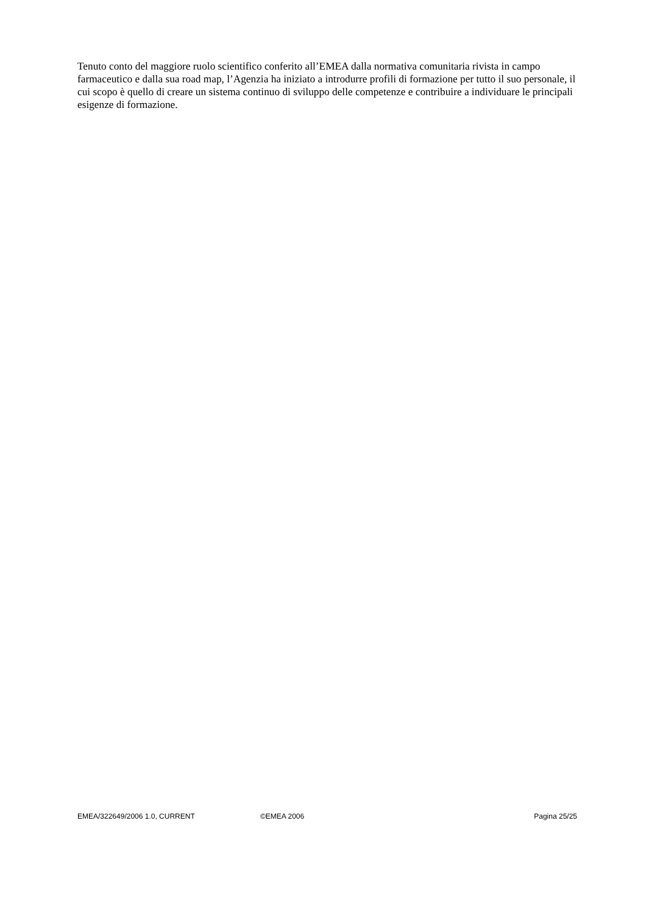Tenuto conto del maggiore ruolo scientifico conferito all’EMEA dalla normativa comunitaria rivista in campo farmaceutico e dalla sua road map, l’Agenzia ha iniziato a introdurre profili di formazione per tutto il suo personale, il cui scopo è quello di creare un sistema continuo di sviluppo delle competenze e contribuire a individuare le principali esigenze di formazione.
EMEA/322649/2006 1.0, CURRENT ©EMEA 2006 Pagina 25/25